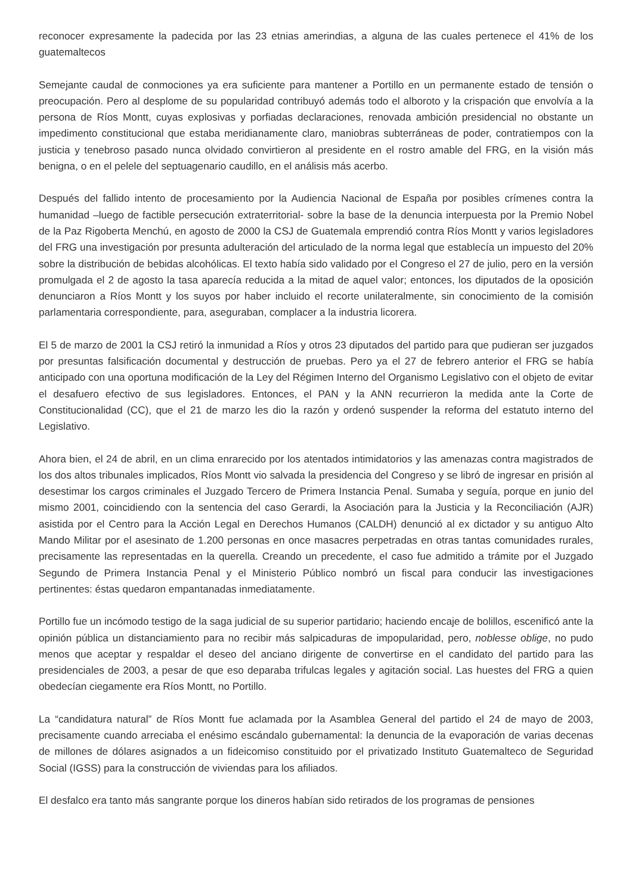reconocer expresamente la padecida por las 23 etnias amerindias, a alguna de las cuales pertenece el 41% de los guatemaltecos
Semejante caudal de conmociones ya era suficiente para mantener a Portillo en un permanente estado de tensión o preocupación. Pero al desplome de su popularidad contribuyó además todo el alboroto y la crispación que envolvía a la persona de Ríos Montt, cuyas explosivas y porfiadas declaraciones, renovada ambición presidencial no obstante un impedimento constitucional que estaba meridianamente claro, maniobras subterráneas de poder, contratiempos con la justicia y tenebroso pasado nunca olvidado convirtieron al presidente en el rostro amable del FRG, en la visión más benigna, o en el pelele del septuagenario caudillo, en el análisis más acerbo.
Después del fallido intento de procesamiento por la Audiencia Nacional de España por posibles crímenes contra la humanidad –luego de factible persecución extraterritorial- sobre la base de la denuncia interpuesta por la Premio Nobel de la Paz Rigoberta Menchú, en agosto de 2000 la CSJ de Guatemala emprendió contra Ríos Montt y varios legisladores del FRG una investigación por presunta adulteración del articulado de la norma legal que establecía un impuesto del 20% sobre la distribución de bebidas alcohólicas. El texto había sido validado por el Congreso el 27 de julio, pero en la versión promulgada el 2 de agosto la tasa aparecía reducida a la mitad de aquel valor; entonces, los diputados de la oposición denunciaron a Ríos Montt y los suyos por haber incluido el recorte unilateralmente, sin conocimiento de la comisión parlamentaria correspondiente, para, aseguraban, complacer a la industria licorera.
El 5 de marzo de 2001 la CSJ retiró la inmunidad a Ríos y otros 23 diputados del partido para que pudieran ser juzgados por presuntas falsificación documental y destrucción de pruebas. Pero ya el 27 de febrero anterior el FRG se había anticipado con una oportuna modificación de la Ley del Régimen Interno del Organismo Legislativo con el objeto de evitar el desafuero efectivo de sus legisladores. Entonces, el PAN y la ANN recurrieron la medida ante la Corte de Constitucionalidad (CC), que el 21 de marzo les dio la razón y ordenó suspender la reforma del estatuto interno del Legislativo.
Ahora bien, el 24 de abril, en un clima enrarecido por los atentados intimidatorios y las amenazas contra magistrados de los dos altos tribunales implicados, Ríos Montt vio salvada la presidencia del Congreso y se libró de ingresar en prisión al desestimar los cargos criminales el Juzgado Tercero de Primera Instancia Penal. Sumaba y seguía, porque en junio del mismo 2001, coincidiendo con la sentencia del caso Gerardi, la Asociación para la Justicia y la Reconciliación (AJR) asistida por el Centro para la Acción Legal en Derechos Humanos (CALDH) denunció al ex dictador y su antiguo Alto Mando Militar por el asesinato de 1.200 personas en once masacres perpetradas en otras tantas comunidades rurales, precisamente las representadas en la querella. Creando un precedente, el caso fue admitido a trámite por el Juzgado Segundo de Primera Instancia Penal y el Ministerio Público nombró un fiscal para conducir las investigaciones pertinentes: éstas quedaron empantanadas inmediatamente.
Portillo fue un incómodo testigo de la saga judicial de su superior partidario; haciendo encaje de bolillos, escenificó ante la opinión pública un distanciamiento para no recibir más salpicaduras de impopularidad, pero, noblesse oblige, no pudo menos que aceptar y respaldar el deseo del anciano dirigente de convertirse en el candidato del partido para las presidenciales de 2003, a pesar de que eso deparaba trifulcas legales y agitación social. Las huestes del FRG a quien obedecían ciegamente era Ríos Montt, no Portillo.
La “candidatura natural” de Ríos Montt fue aclamada por la Asamblea General del partido el 24 de mayo de 2003, precisamente cuando arreciaba el enésimo escándalo gubernamental: la denuncia de la evaporación de varias decenas de millones de dólares asignados a un fideicomiso constituido por el privatizado Instituto Guatemalteco de Seguridad Social (IGSS) para la construcción de viviendas para los afiliados.
El desfalco era tanto más sangrante porque los dineros habían sido retirados de los programas de pensiones